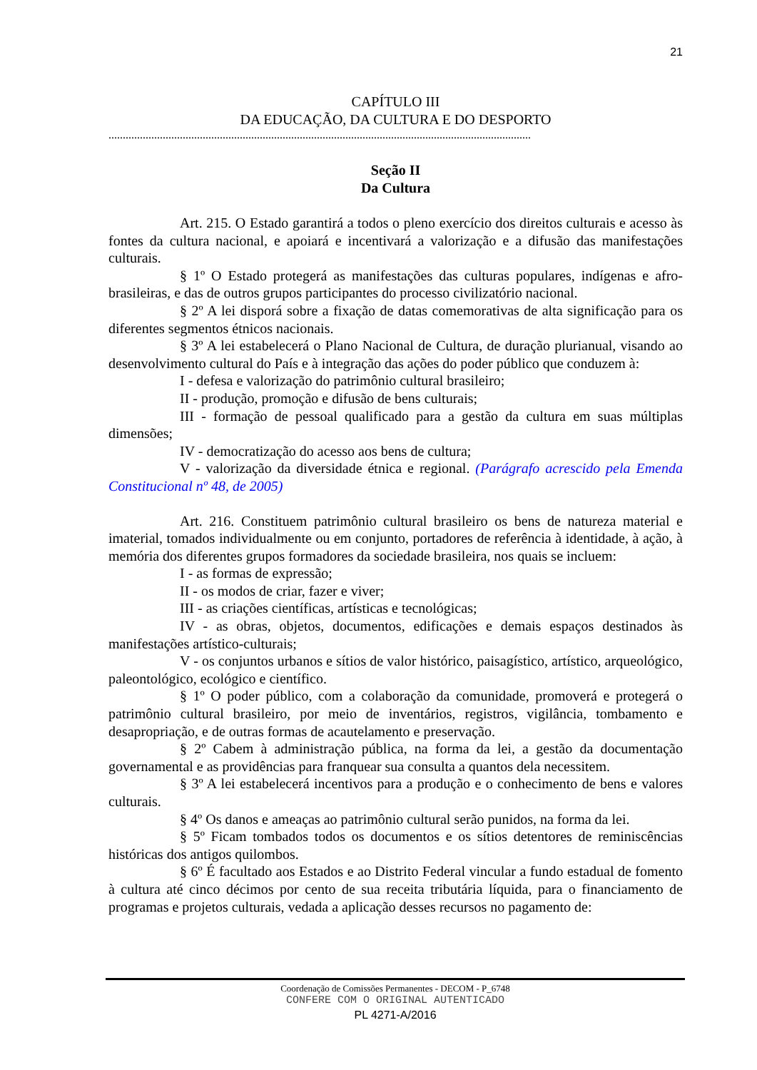21
CAPÍTULO III
DA EDUCAÇÃO, DA CULTURA E DO DESPORTO
....................................................................................................................................................
Seção II
Da Cultura
Art. 215. O Estado garantirá a todos o pleno exercício dos direitos culturais e acesso às fontes da cultura nacional, e apoiará e incentivará a valorização e a difusão das manifestações culturais.
§ 1º O Estado protegerá as manifestações das culturas populares, indígenas e afro-brasileiras, e das de outros grupos participantes do processo civilizatório nacional.
§ 2º A lei disporá sobre a fixação de datas comemorativas de alta significação para os diferentes segmentos étnicos nacionais.
§ 3º A lei estabelecerá o Plano Nacional de Cultura, de duração plurianual, visando ao desenvolvimento cultural do País e à integração das ações do poder público que conduzem à:
I - defesa e valorização do patrimônio cultural brasileiro;
II - produção, promoção e difusão de bens culturais;
III - formação de pessoal qualificado para a gestão da cultura em suas múltiplas dimensões;
IV - democratização do acesso aos bens de cultura;
V - valorização da diversidade étnica e regional. (Parágrafo acrescido pela Emenda Constitucional nº 48, de 2005)
Art. 216. Constituem patrimônio cultural brasileiro os bens de natureza material e imaterial, tomados individualmente ou em conjunto, portadores de referência à identidade, à ação, à memória dos diferentes grupos formadores da sociedade brasileira, nos quais se incluem:
I - as formas de expressão;
II - os modos de criar, fazer e viver;
III - as criações científicas, artísticas e tecnológicas;
IV - as obras, objetos, documentos, edificações e demais espaços destinados às manifestações artístico-culturais;
V - os conjuntos urbanos e sítios de valor histórico, paisagístico, artístico, arqueológico, paleontológico, ecológico e científico.
§ 1º O poder público, com a colaboração da comunidade, promoverá e protegerá o patrimônio cultural brasileiro, por meio de inventários, registros, vigilância, tombamento e desapropriação, e de outras formas de acautelamento e preservação.
§ 2º Cabem à administração pública, na forma da lei, a gestão da documentação governamental e as providências para franquear sua consulta a quantos dela necessitem.
§ 3º A lei estabelecerá incentivos para a produção e o conhecimento de bens e valores culturais.
§ 4º Os danos e ameaças ao patrimônio cultural serão punidos, na forma da lei.
§ 5º Ficam tombados todos os documentos e os sítios detentores de reminiscências históricas dos antigos quilombos.
§ 6º É facultado aos Estados e ao Distrito Federal vincular a fundo estadual de fomento à cultura até cinco décimos por cento de sua receita tributária líquida, para o financiamento de programas e projetos culturais, vedada a aplicação desses recursos no pagamento de:
Coordenação de Comissões Permanentes - DECOM - P_6748
CONFERE COM O ORIGINAL AUTENTICADO
PL 4271-A/2016